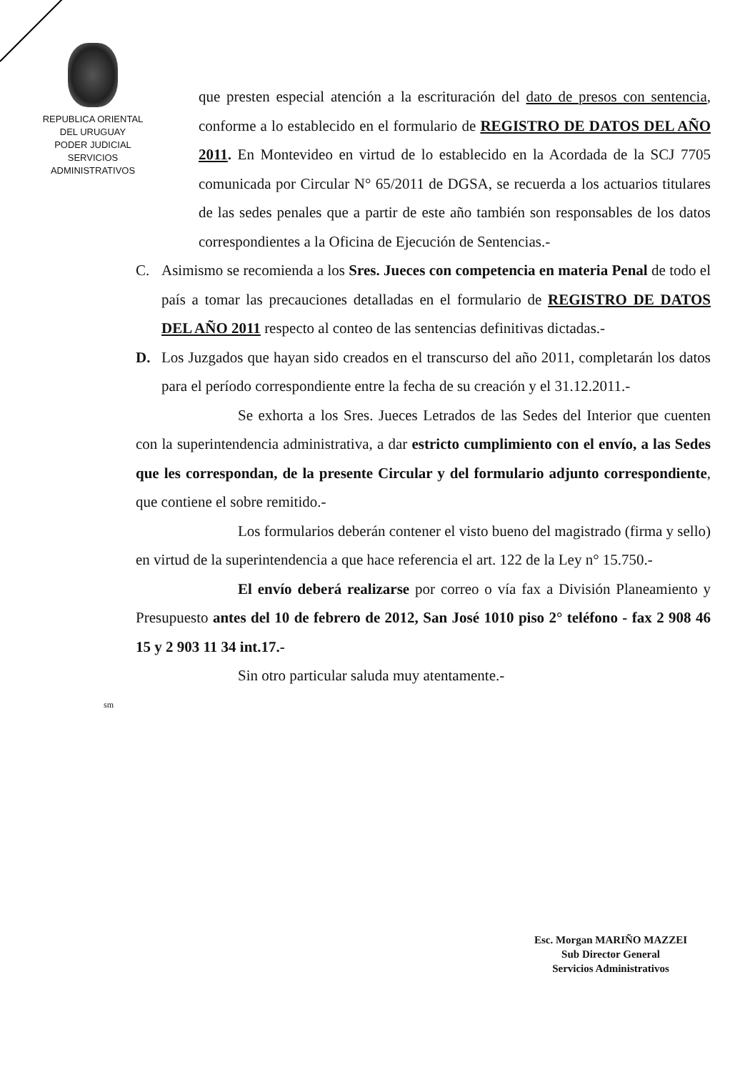REPUBLICA ORIENTAL
DEL URUGUAY
PODER JUDICIAL
SERVICIOS
ADMINISTRATIVOS
que presten especial atención a la escrituración del dato de presos con sentencia, conforme a lo establecido en el formulario de REGISTRO DE DATOS DEL AÑO 2011. En Montevideo en virtud de lo establecido en la Acordada de la SCJ 7705 comunicada por Circular N° 65/2011 de DGSA, se recuerda a los actuarios titulares de las sedes penales que a partir de este año también son responsables de los datos correspondientes a la Oficina de Ejecución de Sentencias.-
C. Asimismo se recomienda a los Sres. Jueces con competencia en materia Penal de todo el país a tomar las precauciones detalladas en el formulario de REGISTRO DE DATOS DEL AÑO 2011 respecto al conteo de las sentencias definitivas dictadas.-
D. Los Juzgados que hayan sido creados en el transcurso del año 2011, completarán los datos para el período correspondiente entre la fecha de su creación y el 31.12.2011.-
Se exhorta a los Sres. Jueces Letrados de las Sedes del Interior que cuenten con la superintendencia administrativa, a dar estricto cumplimiento con el envío, a las Sedes que les correspondan, de la presente Circular y del formulario adjunto correspondiente, que contiene el sobre remitido.-
Los formularios deberán contener el visto bueno del magistrado (firma y sello) en virtud de la superintendencia a que hace referencia el art. 122 de la Ley n° 15.750.-
El envío deberá realizarse por correo o vía fax a División Planeamiento y Presupuesto antes del 10 de febrero de 2012, San José 1010 piso 2° teléfono - fax 2 908 46 15 y 2 903 11 34 int.17.-
Sin otro particular saluda muy atentamente.-
sm
Esc. Morgan MARIÑO MAZZEI
Sub Director General
Servicios Administrativos